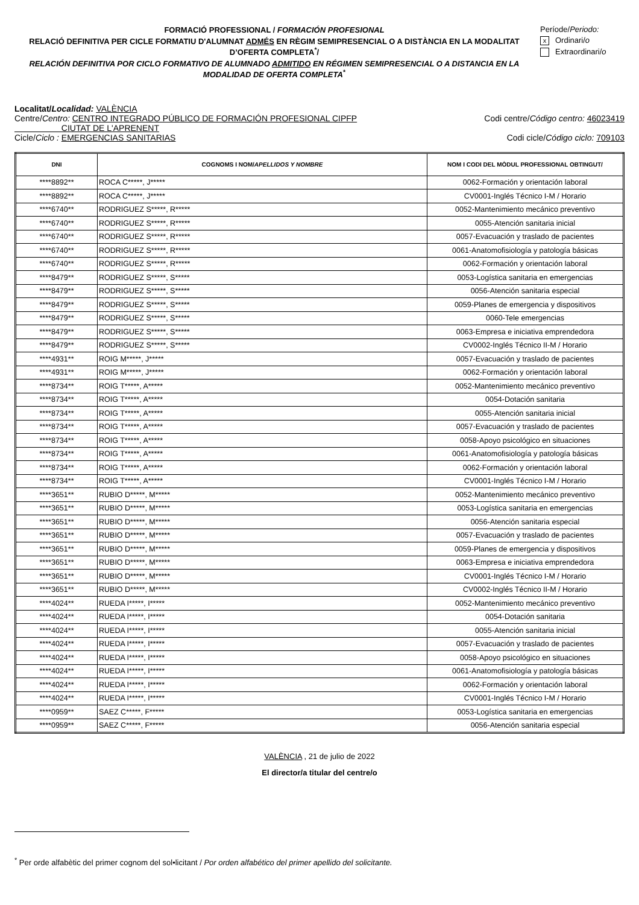FORMACIÓ PROFESSIONAL / FORMACIÓN PROFESIONAL
RELACIÓ DEFINITIVA PER CICLE FORMATIU D'ALUMNAT ADMÉS EN RÈGIM SEMIPRESENCIAL O A DISTÀNCIA EN LA MODALITAT D’OFERTA COMPLETA<sup>*</sup>/
RELACIÓN DEFINITIVA POR CICLO FORMATIVO DE ALUMNADO ADMITIDO EN RÉGIMEN SEMIPRESENCIAL O A DISTANCIA EN LA MODALIDAD DE OFERTA COMPLETA<sup>*</sup>
Període/Periodo:
x Ordinari/o
Extraordinari/o
Localitat/Localidad: VALÈNCIA
Centre/Centro: CENTRO INTEGRADO PÚBLICO DE FORMACIÓN PROFESIONAL CIPFP
CIUTAT DE L'APRENENT Codi centre/Código centro: 46023419
Cicle/Ciclo : EMERGENCIAS SANITARIAS Codi cicle/Código ciclo: 709103
| DNI | COGNOMS I NOM/ APELLIDOS Y NOMBRE | NOM I CODI DEL MÒDUL PROFESSIONAL OBTINGUT/ |
| --- | --- | --- |
| ****8892** | ROCA C*****, J***** | 0062-Formación y orientación laboral |
| ****8892** | ROCA C*****, J***** | CV0001-Inglés Técnico I-M / Horario |
| ****6740** | RODRIGUEZ S*****, R***** | 0052-Mantenimiento mecánico preventivo |
| ****6740** | RODRIGUEZ S*****, R***** | 0055-Atención sanitaria inicial |
| ****6740** | RODRIGUEZ S*****, R***** | 0057-Evacuación y traslado de pacientes |
| ****6740** | RODRIGUEZ S*****, R***** | 0061-Anatomofisiología y patología básicas |
| ****6740** | RODRIGUEZ S*****, R***** | 0062-Formación y orientación laboral |
| ****8479** | RODRIGUEZ S*****, S***** | 0053-Logística sanitaria en emergencias |
| ****8479** | RODRIGUEZ S*****, S***** | 0056-Atención sanitaria especial |
| ****8479** | RODRIGUEZ S*****, S***** | 0059-Planes de emergencia y dispositivos |
| ****8479** | RODRIGUEZ S*****, S***** | 0060-Tele emergencias |
| ****8479** | RODRIGUEZ S*****, S***** | 0063-Empresa e iniciativa emprendedora |
| ****8479** | RODRIGUEZ S*****, S***** | CV0002-Inglés Técnico II-M / Horario |
| ****4931** | ROIG M*****, J***** | 0057-Evacuación y traslado de pacientes |
| ****4931** | ROIG M*****, J***** | 0062-Formación y orientación laboral |
| ****8734** | ROIG T*****, A***** | 0052-Mantenimiento mecánico preventivo |
| ****8734** | ROIG T*****, A***** | 0054-Dotación sanitaria |
| ****8734** | ROIG T*****, A***** | 0055-Atención sanitaria inicial |
| ****8734** | ROIG T*****, A***** | 0057-Evacuación y traslado de pacientes |
| ****8734** | ROIG T*****, A***** | 0058-Apoyo psicológico en situaciones |
| ****8734** | ROIG T*****, A***** | 0061-Anatomofisiología y patología básicas |
| ****8734** | ROIG T*****, A***** | 0062-Formación y orientación laboral |
| ****8734** | ROIG T*****, A***** | CV0001-Inglés Técnico I-M / Horario |
| ****3651** | RUBIO D*****, M***** | 0052-Mantenimiento mecánico preventivo |
| ****3651** | RUBIO D*****, M***** | 0053-Logística sanitaria en emergencias |
| ****3651** | RUBIO D*****, M***** | 0056-Atención sanitaria especial |
| ****3651** | RUBIO D*****, M***** | 0057-Evacuación y traslado de pacientes |
| ****3651** | RUBIO D*****, M***** | 0059-Planes de emergencia y dispositivos |
| ****3651** | RUBIO D*****, M***** | 0063-Empresa e iniciativa emprendedora |
| ****3651** | RUBIO D*****, M***** | CV0001-Inglés Técnico I-M / Horario |
| ****3651** | RUBIO D*****, M***** | CV0002-Inglés Técnico II-M / Horario |
| ****4024** | RUEDA I*****, I***** | 0052-Mantenimiento mecánico preventivo |
| ****4024** | RUEDA I*****, I***** | 0054-Dotación sanitaria |
| ****4024** | RUEDA I*****, I***** | 0055-Atención sanitaria inicial |
| ****4024** | RUEDA I*****, I***** | 0057-Evacuación y traslado de pacientes |
| ****4024** | RUEDA I*****, I***** | 0058-Apoyo psicológico en situaciones |
| ****4024** | RUEDA I*****, I***** | 0061-Anatomofisiología y patología básicas |
| ****4024** | RUEDA I*****, I***** | 0062-Formación y orientación laboral |
| ****4024** | RUEDA I*****, I***** | CV0001-Inglés Técnico I-M / Horario |
| ****0959** | SAEZ C*****, F***** | 0053-Logística sanitaria en emergencias |
| ****0959** | SAEZ C*****, F***** | 0056-Atención sanitaria especial |
VALÈNCIA , 21 de julio de 2022
El director/a titular del centre/o
<sup>*</sup> Per orde alfabètic del primer cognom del sol•licitant / Por orden alfabético del primer apellido del solicitante.